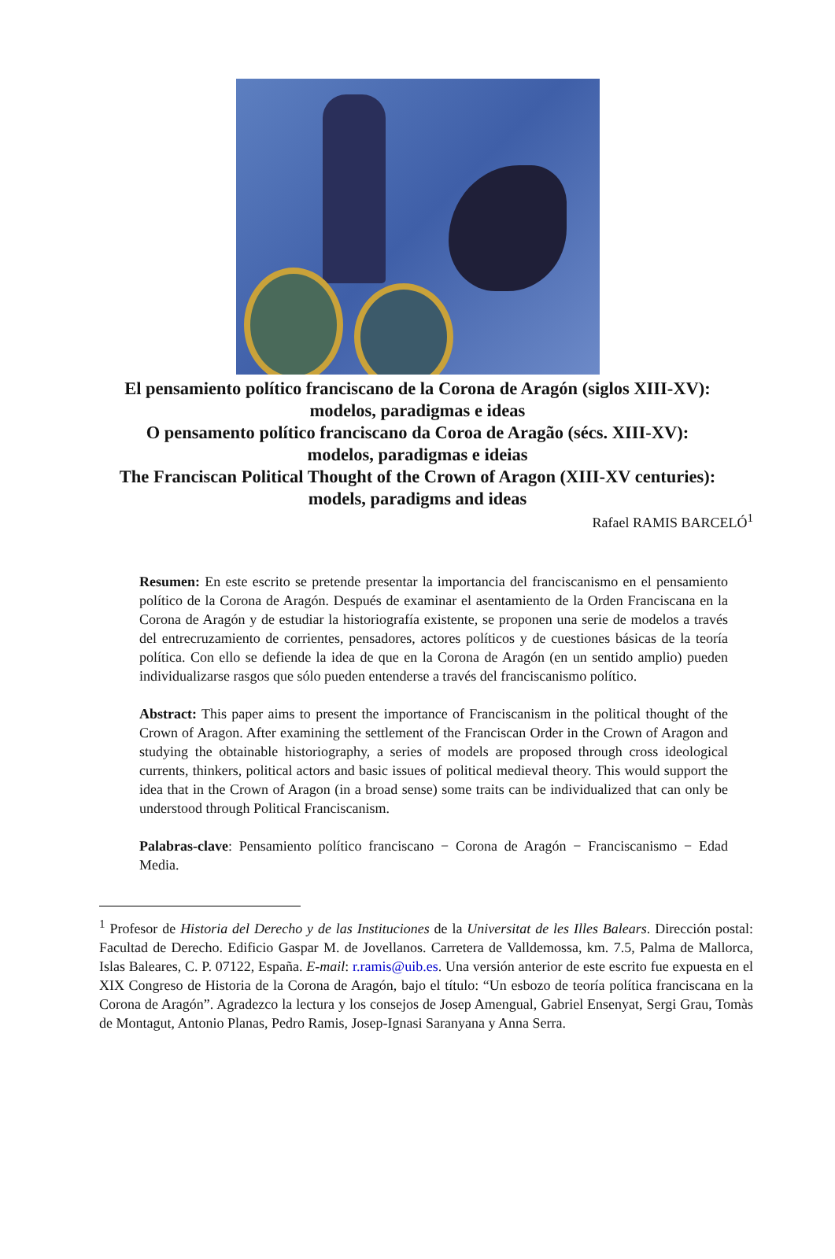El pensamiento político franciscano de la Corona de Aragón (siglos XIII-XV):
modelos, paradigmas e ideas
O pensamento político franciscano da Coroa de Aragão (sécs. XIII-XV):
modelos, paradigmas e ideias
The Franciscan Political Thought of the Crown of Aragon (XIII-XV centuries):
models, paradigms and ideas
Rafael RAMIS BARCELÓ<sup>1</sup>
Resumen: En este escrito se pretende presentar la importancia del franciscanismo en el pensamiento político de la Corona de Aragón. Después de examinar el asentamiento de la Orden Franciscana en la Corona de Aragón y de estudiar la historiografía existente, se proponen una serie de modelos a través del entrecruzamiento de corrientes, pensadores, actores políticos y de cuestiones básicas de la teoría política. Con ello se defiende la idea de que en la Corona de Aragón (en un sentido amplio) pueden individualizarse rasgos que sólo pueden entenderse a través del franciscanismo político.
Abstract: This paper aims to present the importance of Franciscanism in the political thought of the Crown of Aragon. After examining the settlement of the Franciscan Order in the Crown of Aragon and studying the obtainable historiography, a series of models are proposed through cross ideological currents, thinkers, political actors and basic issues of political medieval theory. This would support the idea that in the Crown of Aragon (in a broad sense) some traits can be individualized that can only be understood through Political Franciscanism.
Palabras-clave: Pensamiento político franciscano − Corona de Aragón − Franciscanismo − Edad Media.
<sup>1</sup> Profesor de Historia del Derecho y de las Instituciones de la Universitat de les Illes Balears. Dirección postal: Facultad de Derecho. Edificio Gaspar M. de Jovellanos. Carretera de Valldemossa, km. 7.5, Palma de Mallorca, Islas Baleares, C. P. 07122, España. E-mail: r.ramis@uib.es. Una versión anterior de este escrito fue expuesta en el XIX Congreso de Historia de la Corona de Aragón, bajo el título: “Un esbozo de teoría política franciscana en la Corona de Aragón”. Agradezco la lectura y los consejos de Josep Amengual, Gabriel Ensenyat, Sergi Grau, Tomàs de Montagut, Antonio Planas, Pedro Ramis, Josep-Ignasi Saranyana y Anna Serra.